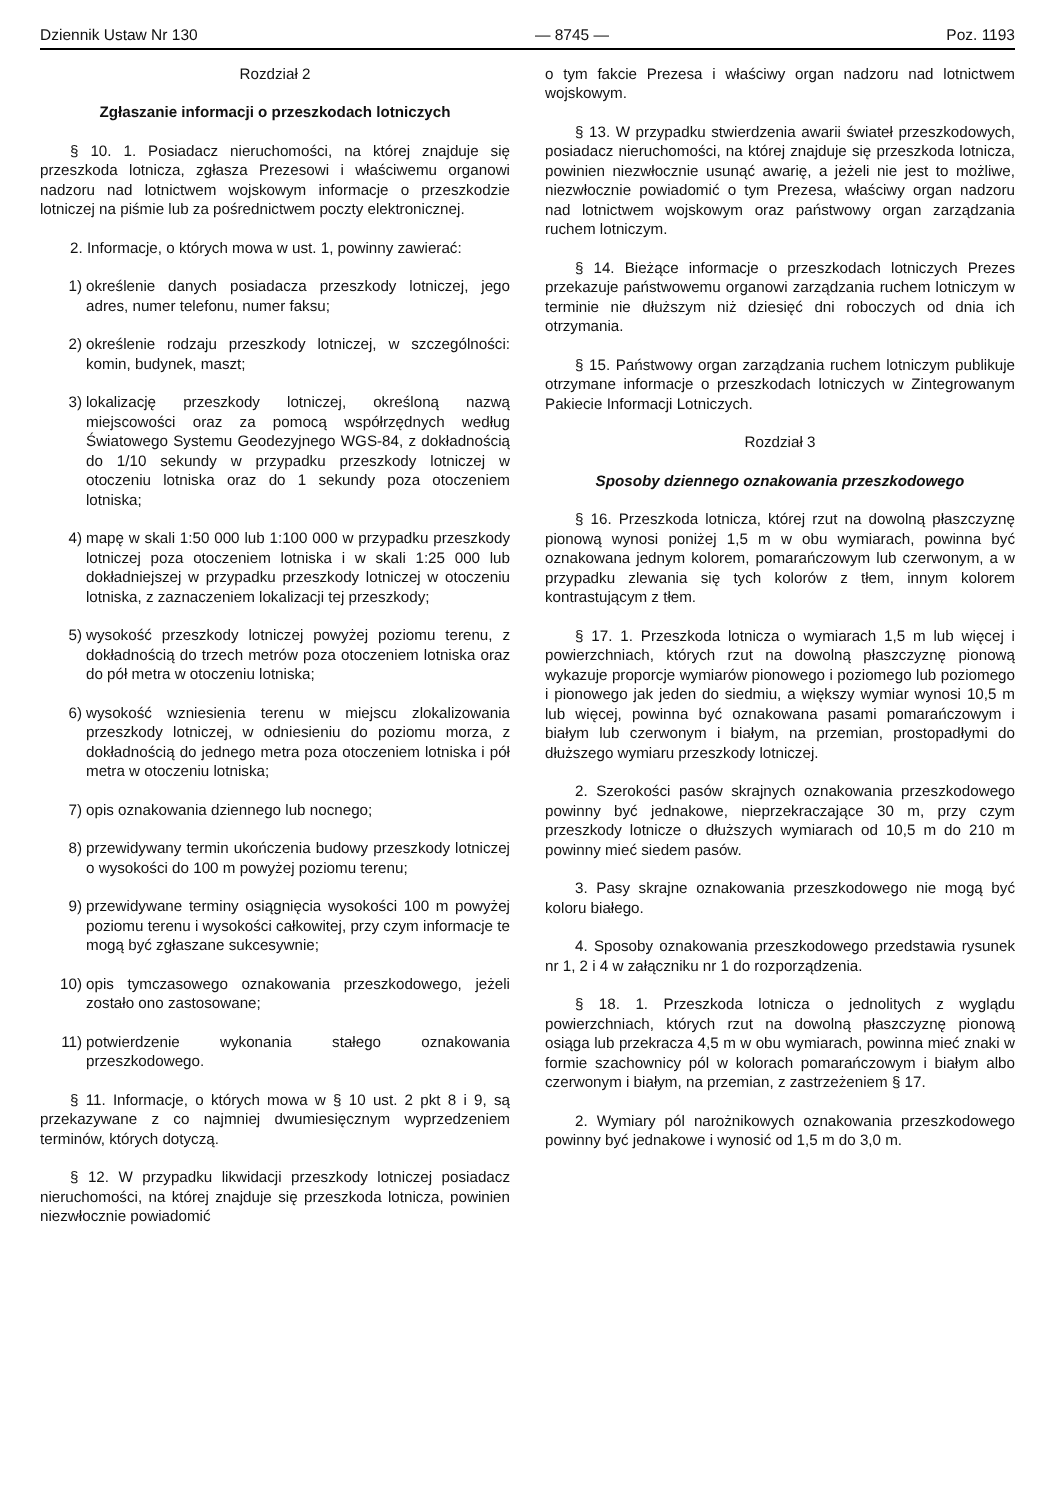Dziennik Ustaw Nr 130 — 8745 — Poz. 1193
Rozdział 2
Zgłaszanie informacji o przeszkodach lotniczych
§ 10. 1. Posiadacz nieruchomości, na której znajduje się przeszkoda lotnicza, zgłasza Prezesowi i właściwemu organowi nadzoru nad lotnictwem wojskowym informacje o przeszkodzie lotniczej na piśmie lub za pośrednictwem poczty elektronicznej.
2. Informacje, o których mowa w ust. 1, powinny zawierać:
1) określenie danych posiadacza przeszkody lotniczej, jego adres, numer telefonu, numer faksu;
2) określenie rodzaju przeszkody lotniczej, w szczególności: komin, budynek, maszt;
3) lokalizację przeszkody lotniczej, określoną nazwą miejscowości oraz za pomocą współrzędnych według Światowego Systemu Geodezyjnego WGS-84, z dokładnością do 1/10 sekundy w przypadku przeszkody lotniczej w otoczeniu lotniska oraz do 1 sekundy poza otoczeniem lotniska;
4) mapę w skali 1:50 000 lub 1:100 000 w przypadku przeszkody lotniczej poza otoczeniem lotniska i w skali 1:25 000 lub dokładniejszej w przypadku przeszkody lotniczej w otoczeniu lotniska, z zaznaczeniem lokalizacji tej przeszkody;
5) wysokość przeszkody lotniczej powyżej poziomu terenu, z dokładnością do trzech metrów poza otoczeniem lotniska oraz do pół metra w otoczeniu lotniska;
6) wysokość wzniesienia terenu w miejscu zlokalizowania przeszkody lotniczej, w odniesieniu do poziomu morza, z dokładnością do jednego metra poza otoczeniem lotniska i pół metra w otoczeniu lotniska;
7) opis oznakowania dziennego lub nocnego;
8) przewidywany termin ukończenia budowy przeszkody lotniczej o wysokości do 100 m powyżej poziomu terenu;
9) przewidywane terminy osiągnięcia wysokości 100 m powyżej poziomu terenu i wysokości całkowitej, przy czym informacje te mogą być zgłaszane sukcesywnie;
10) opis tymczasowego oznakowania przeszkodowego, jeżeli zostało ono zastosowane;
11) potwierdzenie wykonania stałego oznakowania przeszkodowego.
§ 11. Informacje, o których mowa w § 10 ust. 2 pkt 8 i 9, są przekazywane z co najmniej dwumiesięcznym wyprzedzeniem terminów, których dotyczą.
§ 12. W przypadku likwidacji przeszkody lotniczej posiadacz nieruchomości, na której znajduje się przeszkoda lotnicza, powinien niezwłocznie powiadomić
o tym fakcie Prezesa i właściwy organ nadzoru nad lotnictwem wojskowym.
§ 13. W przypadku stwierdzenia awarii świateł przeszkodowych, posiadacz nieruchomości, na której znajduje się przeszkoda lotnicza, powinien niezwłocznie usunąć awarię, a jeżeli nie jest to możliwe, niezwłocznie powiadomić o tym Prezesa, właściwy organ nadzoru nad lotnictwem wojskowym oraz państwowy organ zarządzania ruchem lotniczym.
§ 14. Bieżące informacje o przeszkodach lotniczych Prezes przekazuje państwowemu organowi zarządzania ruchem lotniczym w terminie nie dłuższym niż dziesięć dni roboczych od dnia ich otrzymania.
§ 15. Państwowy organ zarządzania ruchem lotniczym publikuje otrzymane informacje o przeszkodach lotniczych w Zintegrowanym Pakiecie Informacji Lotniczych.
Rozdział 3
Sposoby dziennego oznakowania przeszkodowego
§ 16. Przeszkoda lotnicza, której rzut na dowolną płaszczyznę pionową wynosi poniżej 1,5 m w obu wymiarach, powinna być oznakowana jednym kolorem, pomarańczowym lub czerwonym, a w przypadku zlewania się tych kolorów z tłem, innym kolorem kontrastującym z tłem.
§ 17. 1. Przeszkoda lotnicza o wymiarach 1,5 m lub więcej i powierzchniach, których rzut na dowolną płaszczyznę pionową wykazuje proporcje wymiarów pionowego i poziomego lub poziomego i pionowego jak jeden do siedmiu, a większy wymiar wynosi 10,5 m lub więcej, powinna być oznakowana pasami pomarańczowym i białym lub czerwonym i białym, na przemian, prostopadłymi do dłuższego wymiaru przeszkody lotniczej.
2. Szerokości pasów skrajnych oznakowania przeszkodowego powinny być jednakowe, nieprzekraczające 30 m, przy czym przeszkody lotnicze o dłuższych wymiarach od 10,5 m do 210 m powinny mieć siedem pasów.
3. Pasy skrajne oznakowania przeszkodowego nie mogą być koloru białego.
4. Sposoby oznakowania przeszkodowego przedstawia rysunek nr 1, 2 i 4 w załączniku nr 1 do rozporządzenia.
§ 18. 1. Przeszkoda lotnicza o jednolitych z wyglądu powierzchniach, których rzut na dowolną płaszczyznę pionową osiąga lub przekracza 4,5 m w obu wymiarach, powinna mieć znaki w formie szachownicy pól w kolorach pomarańczowym i białym albo czerwonym i białym, na przemian, z zastrzeżeniem § 17.
2. Wymiary pól narożnikowych oznakowania przeszkodowego powinny być jednakowe i wynosić od 1,5 m do 3,0 m.